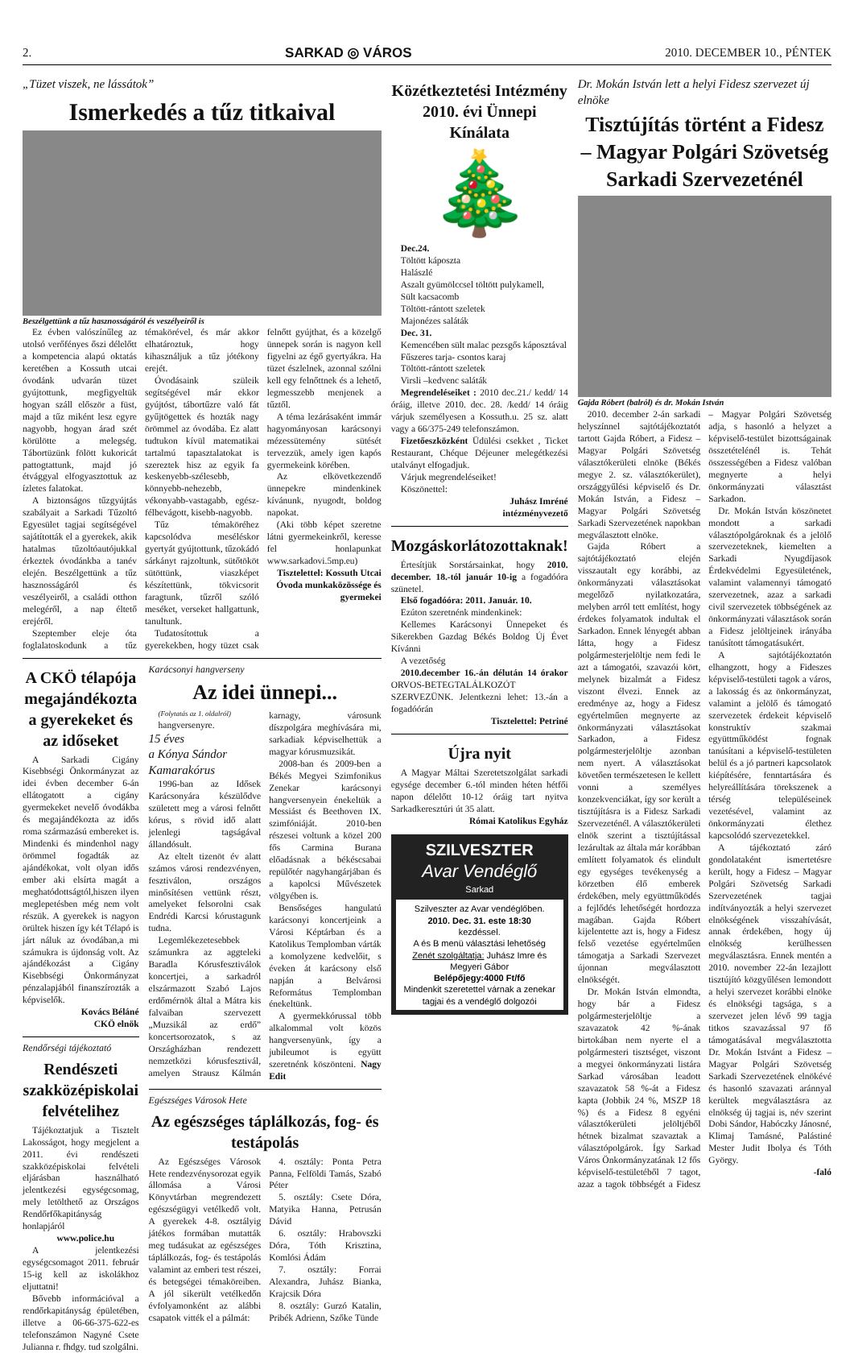2. SARKAD ◎ VÁROS 2010. DECEMBER 10., PÉNTEK
„Tüzet viszek, ne lássátok”
Ismerkedés a tűz titkaival
Beszélgettünk a tűz hasznosságáról és veszélyeiről is
Ez évben valószínűleg az utolsó verőfényes őszi délelőtt a kompetencia alapú oktatás keretében a Kossuth utcai óvodánk udvarán tüzet gyújtottunk, megfigyeltük hogyan száll először a füst, majd a tűz miként lesz egyre nagyobb, hogyan árad szét körülötte a melegség. Tábortüzünk fölött kukoricát pattogtattunk, majd jó étvággyal elfogyasztottuk az ízletes falatokat.
A biztonságos tűzgyújtás szabályait a Sarkadi Tűzoltó Egyesület tagjai segítségével sajátították el a gyerekek, akik hatalmas tűzoltóautójukkal érkeztek óvodánkba a tanév elején. Beszélgettünk a tűz hasznosságáról és veszélyeiről, a családi otthon melegéről, a nap éltető erejéről.
Szeptember eleje óta foglalatoskodunk a tűz témakörével, és már akkor elhatároztuk, hogy kihasználjuk a tűz jótékony erejét.
Óvodásaink szüleik segítségével már ekkor gyújtóst, tábortűzre való fát gyűjtögettek és hozták nagy örömmel az óvodába. Ez alatt tudtukon kívül matematikai tartalmú tapasztalatokat is szereztek hisz az egyik fa keskenyebb-szélesebb, könnyebb-nehezebb, vékonyabb-vastagabb, egész-félbevágott, kisebb-nagyobb.
Tűz témaköréhez kapcsolódva meséléskor gyertyát gyújtottunk, tűzokádó sárkányt rajzoltunk, sütőtököt sütöttünk, viaszképet készítettünk, tökvicsorit faragtunk, tűzről szóló meséket, verseket hallgattunk, tanultunk.
Tudatosítottuk a gyerekekben, hogy tüzet csak felnőtt gyújthat, és a közelgő ünnepek során is nagyon kell figyelni az égő gyertyákra. Ha tüzet észlelnek, azonnal szólni kell egy felnőttnek és a lehető, legmesszebb menjenek a tűztől.
A téma lezárásaként immár hagyományosan karácsonyi mézessütemény sütését tervezzük, amely igen kapós gyermekeink körében.
Az elkövetkezendő ünnepekre mindenkinek kívánunk, nyugodt, boldog napokat.
(Aki több képet szeretne látni gyermekeinkről, keresse fel honlapunkat www.sarkadovi.5mp.eu)
Tisztelettel: Kossuth Utcai Óvoda munkaközössége és gyermekei
A CKÖ télapója megajándékozta a gyerekeket és az időseket
A Sarkadi Cigány Kisebbségi Önkormányzat az idei évben december 6-án ellátogatott a cigány gyermekeket nevelő óvodákba és megajándékozta az idős roma származású embereket is. Mindenki és mindenhol nagy örömmel fogadták az ajándékokat, volt olyan idős ember aki elsírta magát a meghatódottságtól,hiszen ilyen meglepetésben még nem volt részük. A gyerekek is nagyon örültek hiszen így két Télapó is járt náluk az óvodában,a mi számukra is újdonság volt. Az ajándékozást a Cigány Kisebbségi Önkormányzat pénzalapjából finanszírozták a képviselők.
Kovács Béláné
CKÖ elnök
Rendőrségi tájékoztató
Rendészeti szakközépiskolai felvételihez
Tájékoztatjuk a Tisztelt Lakosságot, hogy megjelent a 2011. évi rendészeti szakközépiskolai felvételi eljárásban használható jelentkezési egységcsomag, mely letölthető az Országos Rendőrfőkapitányság honlapjáról
www.police.hu
A jelentkezési egységcsomagot 2011. február 15-ig kell az iskolákhoz eljuttatni!
Bővebb információval a rendőrkapitányság épületében, illetve a 06-66-375-622-es telefonszámon Nagyné Csete Julianna r. fhdgy. tud szolgálni.
Karácsonyi hangverseny
Az idei ünnepi...
(Folytatás az 1. oldalról)
hangversenyre.
15 éves
a Kónya Sándor Kamarakórus
1996-ban az Idősek Karácsonyára készülődve született meg a városi felnőtt kórus, s rövid idő alatt jelenlegi tagságával állandósult.
Az eltelt tizenöt év alatt számos városi rendezvényen, fesztiválon, országos minősítésen vettünk részt, amelyeket felsorolni csak Endrédi Karcsi kórustagunk tudna.
Legemlékezetesebbek számunkra az aggteleki Baradla Kórusfesztiválok koncertjei, a sarkadról elszármazott Szabó Lajos erdőmérnök által a Mátra kis falvaiban szervezett „Muzsikál az erdő” koncertsorozatok, s az Országházban rendezett nemzetközi kórusfesztivál, amelyen Strausz Kálmán karnagy, városunk díszpolgára meghívására mi, sarkadiak képviselhettük a magyar kórusmuzsikát.
2008-ban és 2009-ben a Békés Megyei Szimfonikus Zenekar karácsonyi hangversenyein énekeltük a Messiást és Beethoven IX. szimfóniáját. 2010-ben részesei voltunk a közel 200 fős Carmina Burana előadásnak a békéscsabai repülőtér nagyhangárjában és a kapolcsi Művészetek völgyében is.
Bensőséges hangulatú karácsonyi koncertjeink a Városi Képtárban és a Katolikus Templomban várták a komolyzene kedvelőit, s éveken át karácsony első napján a Belvárosi Református Templomban énekeltünk.
A gyermekkórussal több alkalommal volt közös hangversenyünk, így a jubileumot is együtt szeretnénk köszönteni. Nagy Edit
Egészséges Városok Hete
Az egészséges táplálkozás, fog- és testápolás
Az Egészséges Városok Hete rendezvénysorozat egyik állomása a Városi Könyvtárban megrendezett egészségügyi vetélkedő volt. A gyerekek 4-8. osztályig játékos formában mutatták meg tudásukat az egészséges táplálkozás, fog- és testápolás valamint az emberi test részei, és betegségei témaköreiben. A jól sikerült vetélkedőn évfolyamonként az alábbi csapatok vitték el a pálmát:
4. osztály: Ponta Petra Panna, Felföldi Tamás, Szabó Péter
5. osztály: Csete Dóra, Matyika Hanna, Petrusán Dávid
6. osztály: Hrabovszki Dóra, Tóth Krisztina, Komlósi Ádám
7. osztály: Forrai Alexandra, Juhász Bianka, Krajcsik Dóra
8. osztály: Gurzó Katalin, Pribék Adrienn, Szőke Tünde
Közétkeztetési Intézmény 2010. évi Ünnepi Kínálata
🎄
Dec.24.
Töltött káposzta
Halászlé
Aszalt gyümölccsel töltött pulykamell,
Sült kacsacomb
Töltött-rántott szeletek
Majonézes saláták
Dec. 31.
Kemencében sült malac pezsgős káposztával
Fűszeres tarja- csontos karaj
Töltött-rántott szeletek
Virsli –kedvenc saláták
Megrendeléseiket : 2010 dec.21./ kedd/ 14 óráig, illetve 2010. dec. 28. /kedd/ 14 óráig várjuk személyesen a Kossuth.u. 25 sz. alatt vagy a 66/375-249 telefonszámon.
Fizetőeszközként Üdülési csekket , Ticket Restaurant, Chéque Déjeuner melegétkezési utalványt elfogadjuk.
Várjuk megrendeléseiket!
Köszönettel:
Juhász Imréné
intézményvezető
Mozgáskorlátozottaknak!
Értesítjük Sorstársainkat, hogy 2010. december. 18.-tól január 10-ig a fogadóóra szünetel.
Első fogadóóra: 2011. Január. 10.
Ezúton szeretnénk mindenkinek:
Kellemes Karácsonyi Ünnepeket és Sikerekben Gazdag Békés Boldog Új Évet Kívánni
A vezetőség
2010.december 16.-án délután 14 órakor ORVOS-BETEGTALÁLKOZÓT SZERVEZÜNK. Jelentkezni lehet: 13.-án a fogadóórán
Tisztelettel: Petriné
Újra nyit
A Magyar Máltai Szeretetszolgálat sarkadi egysége december 6.-tól minden héten hétfői napon délelőtt 10-12 óráig tart nyitva Sarkadkeresztúri út 35 alatt.
Római Katolikus Egyház
SZILVESZTER
Avar Vendéglő
Sarkad
Szilveszter az Avar vendéglőben.
2010. Dec. 31. este 18:30
kezdéssel.
A és B menü választási lehetőség
Zenét szolgáltatja: Juhász Imre és Megyeri Gábor
Belépőjegy:4000 Ft/fő
Mindenkit szeretettel várnak a zenekar tagjai és a vendéglő dolgozói
Dr. Mokán István lett a helyi Fidesz szervezet új elnöke
Tisztújítás történt a Fidesz – Magyar Polgári Szövetség Sarkadi Szervezeténél
Gajda Róbert (balról) és dr. Mokán István
2010. december 2-án sarkadi helyszínnel sajtótájékoztatót tartott Gajda Róbert, a Fidesz – Magyar Polgári Szövetség választókerületi elnöke (Békés megye 2. sz. választókerület), országgyűlési képviselő és Dr. Mokán István, a Fidesz – Magyar Polgári Szövetség Sarkadi Szervezetének napokban megválasztott elnöke.
Gajda Róbert a sajtótájékoztató elején visszautalt egy korábbi, az önkormányzati választásokat megelőző nyilatkozatára, melyben arról tett említést, hogy érdekes folyamatok indultak el Sarkadon. Ennek lényegét abban látta, hogy a Fidesz polgármesterjelöltje nem fedi le azt a támogatói, szavazói kört, melynek bizalmát a Fidesz viszont élvezi. Ennek az eredménye az, hogy a Fidesz egyértelműen megnyerte az önkormányzati választásokat Sarkadon, a Fidesz polgármesterjelöltje azonban nem nyert. A választásokat követően természetesen le kellett vonni a személyes konzekvenciákat, így sor került a tisztújításra is a Fidesz Sarkadi Szervezeténél. A választókerületi elnök szerint a tisztújítással lezárultak az általa már korábban említett folyamatok és elindult egy egységes tevékenység a körzetben élő emberek érdekében, mely együttműködés a fejlődés lehetőségét hordozza magában. Gajda Róbert kijelentette azt is, hogy a Fidesz felső vezetése egyértelműen támogatja a Sarkadi Szervezet újonnan megválasztott elnökségét.
Dr. Mokán István elmondta, hogy bár a Fidesz polgármesterjelöltje a szavazatok 42 %-ának birtokában nem nyerte el a polgármesteri tisztséget, viszont a megyei önkormányzati listára Sarkad városában leadott szavazatok 58 %-át a Fidesz kapta (Jobbik 24 %, MSZP 18 %) és a Fidesz 8 egyéni választókerületi jelöltjéből hétnek bizalmat szavaztak a választópolgárok. Így Sarkad Város Önkormányzatának 12 fős képviselő-testületéből 7 tagot, azaz a tagok többségét a Fidesz – Magyar Polgári Szövetség adja, s hasonló a helyzet a képviselő-testület bizottságainak összetételénél is. Tehát összességében a Fidesz valóban megnyerte a helyi önkormányzati választást Sarkadon.
Dr. Mokán István köszönetet mondott a sarkadi választópolgároknak és a jelölő szervezeteknek, kiemelten a Sarkadi Nyugdíjasok Érdekvédelmi Egyesületének, valamint valamennyi támogató szervezetnek, azaz a sarkadi civil szervezetek többségének az önkormányzati választások során a Fidesz jelöltjeinek irányába tanúsított támogatásukért.
A sajtótájékoztatón elhangzott, hogy a Fideszes képviselő-testületi tagok a város, a lakosság és az önkormányzat, valamint a jelölő és támogató szervezetek érdekeit képviselő konstruktív szakmai együttműködést fognak tanúsítani a képviselő-testületen belül és a jó partneri kapcsolatok kiépítésére, fenntartására és helyreállítására törekszenek a térség településeinek vezetésével, valamint az önkormányzati élethez kapcsolódó szervezetekkel.
A tájékoztató záró gondolataként ismertetésre került, hogy a Fidesz – Magyar Polgári Szövetség Sarkadi Szervezetének tagjai indítványozták a helyi szervezet elnökségének visszahívását, annak érdekében, hogy új elnökség kerülhessen megválasztásra. Ennek mentén a 2010. november 22-án lezajlott tisztújító közgyűlésen lemondott a helyi szervezet korábbi elnöke és elnökségi tagsága, s a szervezet jelen lévő 99 tagja titkos szavazással 97 fő támogatásával megválasztotta Dr. Mokán Istvánt a Fidesz – Magyar Polgári Szövetség Sarkadi Szervezetének elnökévé és hasonló szavazati aránnyal kerültek megválasztásra az elnökség új tagjai is, név szerint Dobi Sándor, Habóczky Jánosné, Klimaj Tamásné, Palástiné Mester Judit Ibolya és Tóth György.
-faló